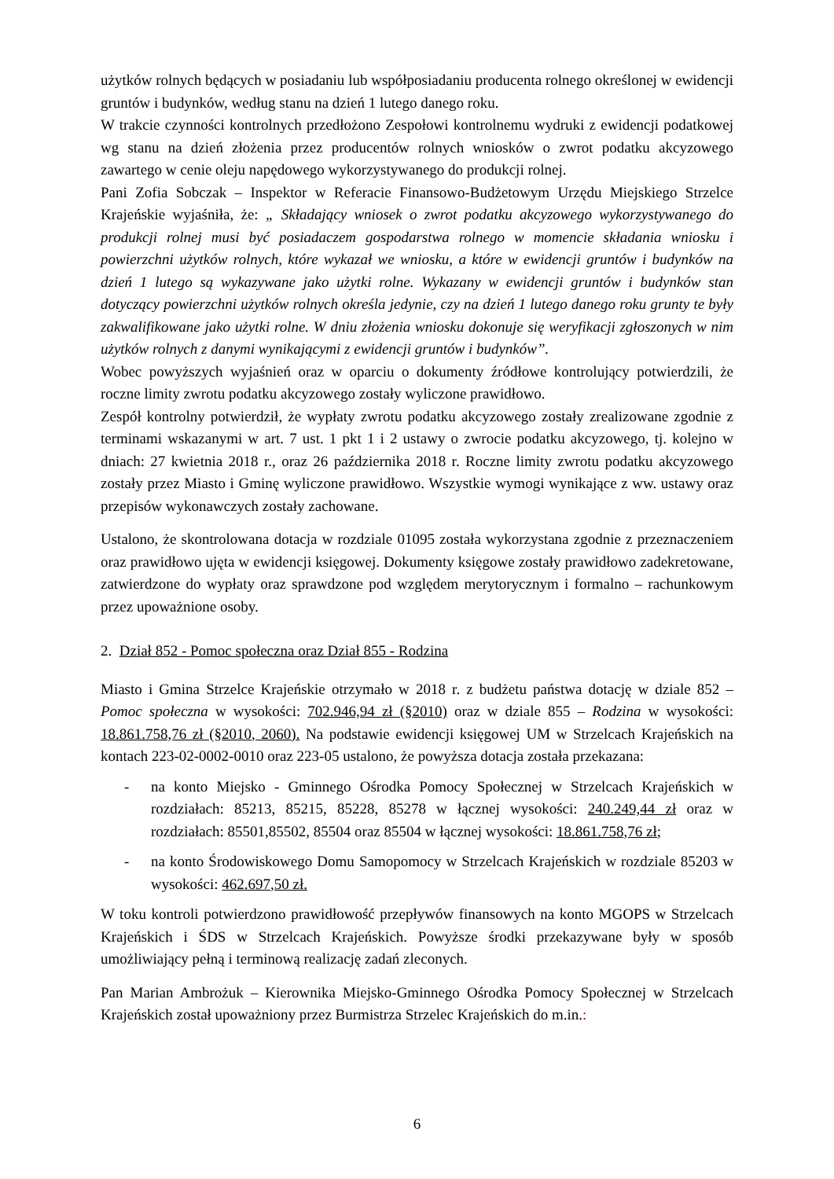użytków rolnych będących w posiadaniu lub współposiadaniu producenta rolnego określonej w ewidencji gruntów i budynków, według stanu na dzień 1 lutego danego roku.
W trakcie czynności kontrolnych przedłożono Zespołowi kontrolnemu wydruki z ewidencji podatkowej wg stanu na dzień złożenia przez producentów rolnych wniosków o zwrot podatku akcyzowego zawartego w cenie oleju napędowego wykorzystywanego do produkcji rolnej.
Pani Zofia Sobczak – Inspektor w Referacie Finansowo-Budżetowym Urzędu Miejskiego Strzelce Krajeńskie wyjaśniła, że: „ Składający wniosek o zwrot podatku akcyzowego wykorzystywanego do produkcji rolnej musi być posiadaczem gospodarstwa rolnego w momencie składania wniosku i powierzchni użytków rolnych, które wykazał we wniosku, a które w ewidencji gruntów i budynków na dzień 1 lutego są wykazywane jako użytki rolne. Wykazany w ewidencji gruntów i budynków stan dotyczący powierzchni użytków rolnych określa jedynie, czy na dzień 1 lutego danego roku grunty te były zakwalifikowane jako użytki rolne. W dniu złożenia wniosku dokonuje się weryfikacji zgłoszonych w nim użytków rolnych z danymi wynikającymi z ewidencji gruntów i budynków”.
Wobec powyższych wyjaśnień oraz w oparciu o dokumenty źródłowe kontrolujący potwierdzili, że roczne limity zwrotu podatku akcyzowego zostały wyliczone prawidłowo.
Zespół kontrolny potwierdził, że wypłaty zwrotu podatku akcyzowego zostały zrealizowane zgodnie z terminami wskazanymi w art. 7 ust. 1 pkt 1 i 2 ustawy o zwrocie podatku akcyzowego, tj. kolejno w dniach: 27 kwietnia 2018 r., oraz 26 października 2018 r. Roczne limity zwrotu podatku akcyzowego zostały przez Miasto i Gminę wyliczone prawidłowo. Wszystkie wymogi wynikające z ww. ustawy oraz przepisów wykonawczych zostały zachowane.
Ustalono, że skontrolowana dotacja w rozdziale 01095 została wykorzystana zgodnie z przeznaczeniem oraz prawidłowo ujęta w ewidencji księgowej. Dokumenty księgowe zostały prawidłowo zadekretowane, zatwierdzone do wypłaty oraz sprawdzone pod względem merytorycznym i formalno – rachunkowym przez upoważnione osoby.
2. Dział 852 - Pomoc społeczna oraz Dział 855 - Rodzina
Miasto i Gmina Strzelce Krajeńskie otrzymało w 2018 r. z budżetu państwa dotację w dziale 852 – Pomoc społeczna w wysokości: 702.946,94 zł (§2010) oraz w dziale 855 – Rodzina w wysokości: 18.861.758,76 zł (§2010, 2060). Na podstawie ewidencji księgowej UM w Strzelcach Krajeńskich na kontach 223-02-0002-0010 oraz 223-05 ustalono, że powyższa dotacja została przekazana:
- na konto Miejsko - Gminnego Ośrodka Pomocy Społecznej w Strzelcach Krajeńskich w rozdziałach: 85213, 85215, 85228, 85278 w łącznej wysokości: 240.249,44 zł oraz w rozdziałach: 85501,85502, 85504 oraz 85504 w łącznej wysokości: 18.861.758,76 zł;
- na konto Środowiskowego Domu Samopomocy w Strzelcach Krajeńskich w rozdziale 85203 w wysokości: 462.697,50 zł.
W toku kontroli potwierdzono prawidłowość przepływów finansowych na konto MGOPS w Strzelcach Krajeńskich i ŚDS w Strzelcach Krajeńskich. Powyższe środki przekazywane były w sposób umożliwiający pełną i terminową realizację zadań zleconych.
Pan Marian Ambrożuk – Kierownika Miejsko-Gminnego Ośrodka Pomocy Społecznej w Strzelcach Krajeńskich został upoważniony przez Burmistrza Strzelec Krajeńskich do m.in.:
6